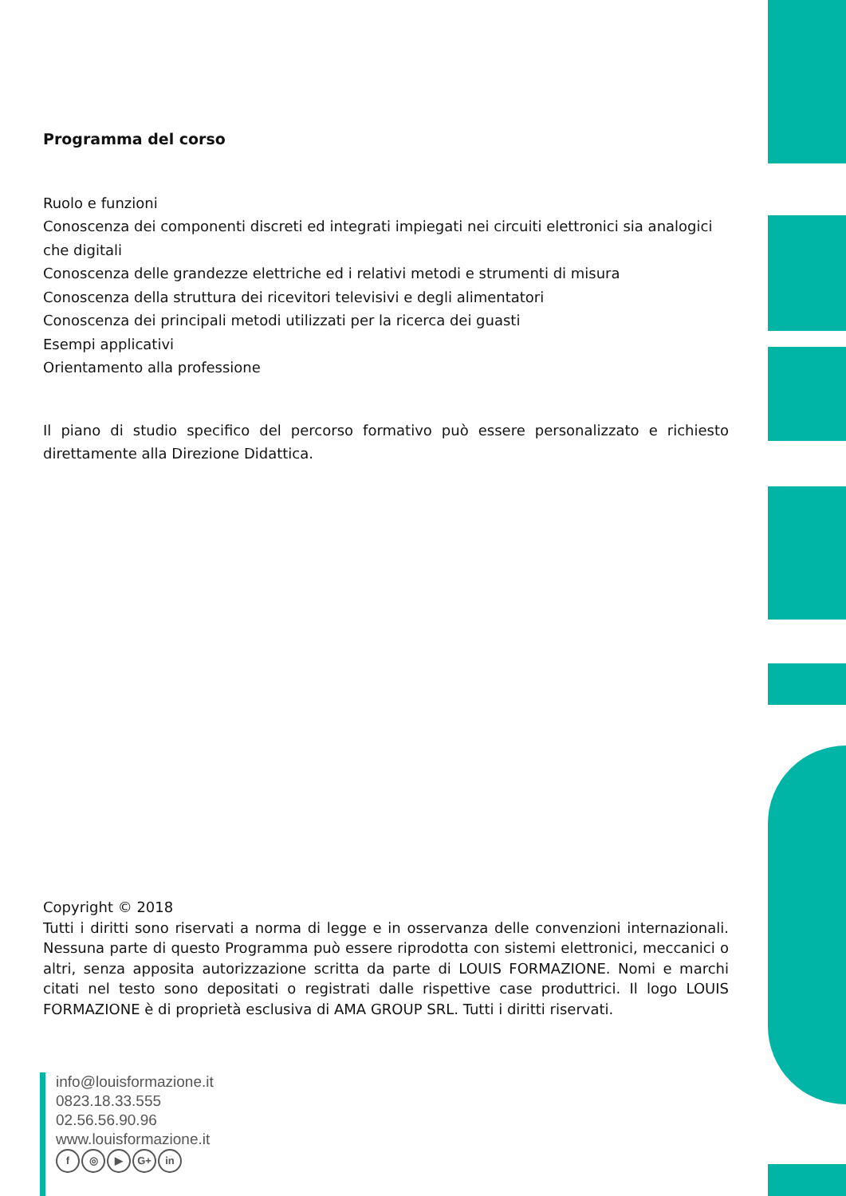Programma del corso
Ruolo e funzioni
Conoscenza dei componenti discreti ed integrati impiegati nei circuiti elettronici sia analogici che digitali
Conoscenza delle grandezze elettriche ed i relativi metodi e strumenti di misura
Conoscenza della struttura dei ricevitori televisivi e degli alimentatori
Conoscenza dei principali metodi utilizzati per la ricerca dei guasti
Esempi applicativi
Orientamento alla professione
Il piano di studio specifico del percorso formativo può essere personalizzato e richiesto direttamente alla Direzione Didattica.
Copyright © 2018
Tutti i diritti sono riservati a norma di legge e in osservanza delle convenzioni internazionali. Nessuna parte di questo Programma può essere riprodotta con sistemi elettronici, meccanici o altri, senza apposita autorizzazione scritta da parte di LOUIS FORMAZIONE. Nomi e marchi citati nel testo sono depositati o registrati dalle rispettive case produttrici. Il logo LOUIS FORMAZIONE è di proprietà esclusiva di AMA GROUP SRL. Tutti i diritti riservati.
info@louisformazione.it
0823.18.33.555
02.56.56.90.96
www.louisformazione.it
f ◎ ▶ G+ in